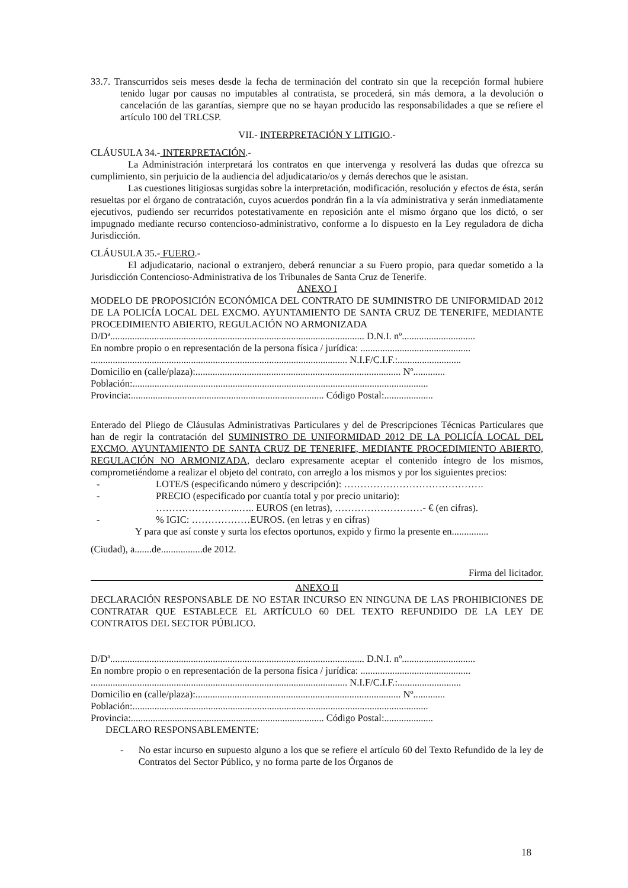33.7. Transcurridos seis meses desde la fecha de terminación del contrato sin que la recepción formal hubiere tenido lugar por causas no imputables al contratista, se procederá, sin más demora, a la devolución o cancelación de las garantías, siempre que no se hayan producido las responsabilidades a que se refiere el artículo 100 del TRLCSP.
VII.- INTERPRETACIÓN Y LITIGIO.-
CLÁUSULA 34.- INTERPRETACIÓN.-
La Administración interpretará los contratos en que intervenga y resolverá las dudas que ofrezca su cumplimiento, sin perjuicio de la audiencia del adjudicatario/os y demás derechos que le asistan.
Las cuestiones litigiosas surgidas sobre la interpretación, modificación, resolución y efectos de ésta, serán resueltas por el órgano de contratación, cuyos acuerdos pondrán fin a la vía administrativa y serán inmediatamente ejecutivos, pudiendo ser recurridos potestativamente en reposición ante el mismo órgano que los dictó, o ser impugnado mediante recurso contencioso-administrativo, conforme a lo dispuesto en la Ley reguladora de dicha Jurisdicción.
CLÁUSULA 35.- FUERO.-
El adjudicatario, nacional o extranjero, deberá renunciar a su Fuero propio, para quedar sometido a la Jurisdicción Contencioso-Administrativa de los Tribunales de Santa Cruz de Tenerife.
ANEXO I
MODELO DE PROPOSICIÓN ECONÓMICA DEL CONTRATO DE SUMINISTRO DE UNIFORMIDAD 2012 DE LA POLICÍA LOCAL DEL EXCMO. AYUNTAMIENTO DE SANTA CRUZ DE TENERIFE, MEDIANTE PROCEDIMIENTO ABIERTO, REGULACIÓN NO ARMONIZADA
D/Dª........................................................................................................ D.N.I. nº..............................
En nombre propio o en representación de la persona física / jurídica: .............................................
......................................................................................................... N.I.F/C.I.F.:..........................
Domicilio en (calle/plaza):.................................................................................... Nº.............
Población:.........................................................................................................................
Provincia:............................................................................... Código Postal:....................
Enterado del Pliego de Cláusulas Administrativas Particulares y del de Prescripciones Técnicas Particulares que han de regir la contratación del SUMINISTRO DE UNIFORMIDAD 2012 DE LA POLICÍA LOCAL DEL EXCMO. AYUNTAMIENTO DE SANTA CRUZ DE TENERIFE, MEDIANTE PROCEDIMIENTO ABIERTO, REGULACIÓN NO ARMONIZADA, declaro expresamente aceptar el contenido íntegro de los mismos, comprometiéndome a realizar el objeto del contrato, con arreglo a los mismos y por los siguientes precios:
- LOTE/S (especificando número y descripción): …………………………………….
- PRECIO (especificado por cuantía total y por precio unitario):
……………………..….. EUROS (en letras), ………………………- € (en cifras).
-% IGIC: ………………EUROS. (en letras y en cifras)
Y para que así conste y surta los efectos oportunos, expido y firmo la presente en...............
(Ciudad), a.......de.................de 2012.
Firma del licitador.
ANEXO II
DECLARACIÓN RESPONSABLE DE NO ESTAR INCURSO EN NINGUNA DE LAS PROHIBICIONES DE CONTRATAR QUE ESTABLECE EL ARTÍCULO 60 DEL TEXTO REFUNDIDO DE LA LEY DE CONTRATOS DEL SECTOR PÚBLICO.
D/Dª........................................................................................................ D.N.I. nº..............................
En nombre propio o en representación de la persona física / jurídica: .............................................
......................................................................................................... N.I.F/C.I.F.:..........................
Domicilio en (calle/plaza):.................................................................................... Nº.............
Población:.........................................................................................................................
Provincia:............................................................................... Código Postal:....................
DECLARO RESPONSABLEMENTE:
- No estar incurso en supuesto alguno a los que se refiere el artículo 60 del Texto Refundido de la ley de Contratos del Sector Público, y no forma parte de los Órganos de
18